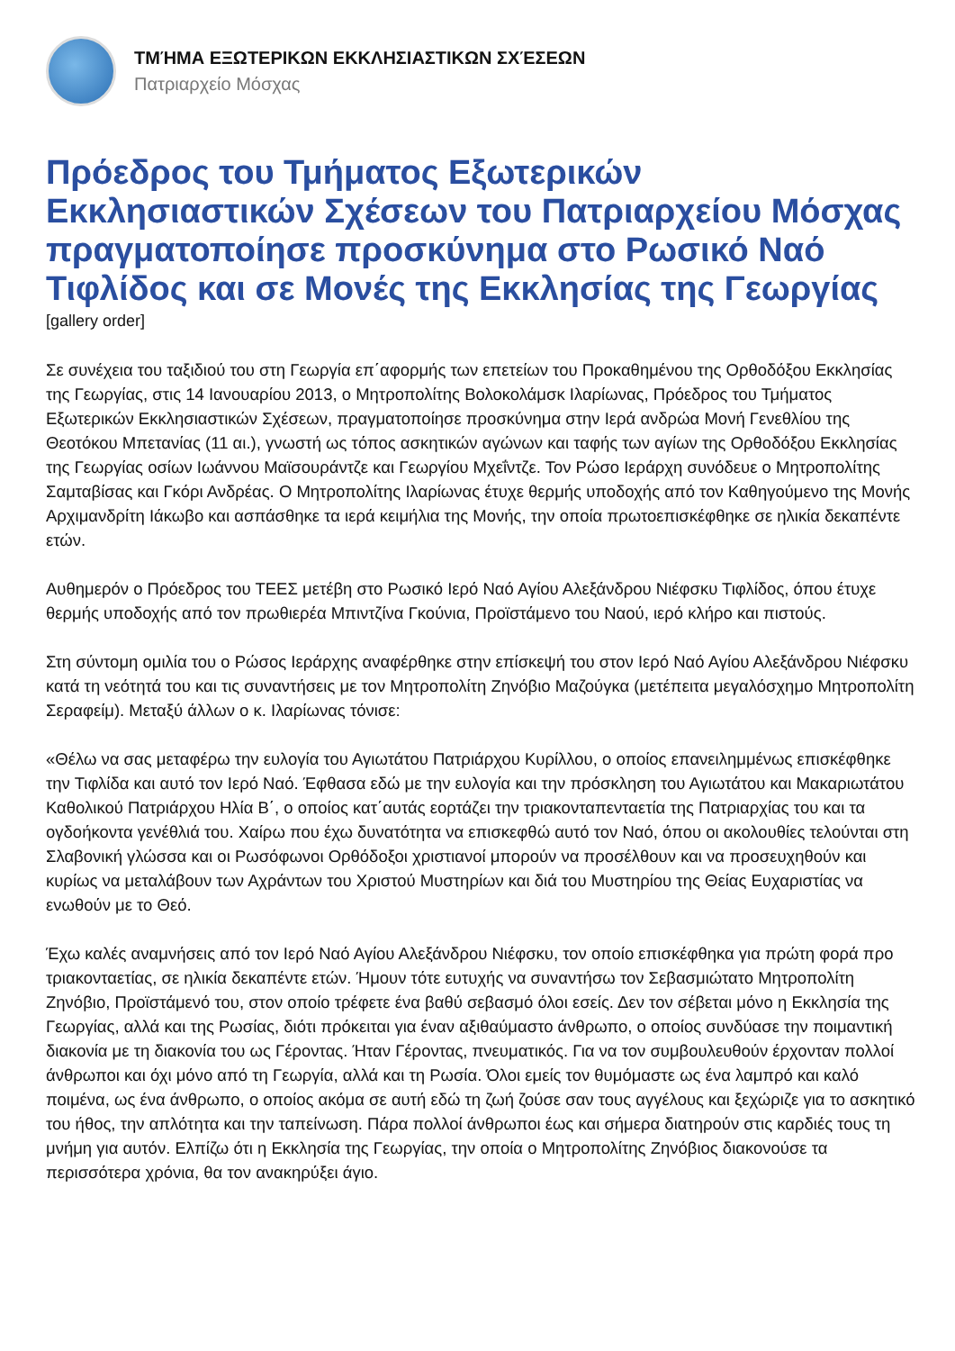ΤΜΉΜΑ ΕΞΩΤΕΡΙΚΩΝ ΕΚΚΛΗΣΙΑΣΤΙΚΩΝ ΣΧΈΣΕΩΝ
Πατριαρχείο Μόσχας
Πρόεδρος του Τμήματος Εξωτερικών Εκκλησιαστικών Σχέσεων του Πατριαρχείου Μόσχας πραγματοποίησε προσκύνημα στο Ρωσικό Ναό Τιφλίδος και σε Μονές της Εκκλησίας της Γεωργίας
[gallery order]
Σε συνέχεια του ταξιδιού του στη Γεωργία επ΄αφορμής των επετείων του Προκαθημένου της Ορθοδόξου Εκκλησίας της Γεωργίας, στις 14 Ιανουαρίου 2013, ο Μητροπολίτης Βολοκολάμσκ Ιλαρίωνας, Πρόεδρος του Τμήματος Εξωτερικών Εκκλησιαστικών Σχέσεων, πραγματοποίησε προσκύνημα στην Ιερά ανδρώα Μονή Γενεθλίου της Θεοτόκου Μπετανίας (11 αι.), γνωστή ως τόπος ασκητικών αγώνων και ταφής των αγίων της Ορθοδόξου Εκκλησίας της Γεωργίας οσίων Ιωάννου Μαϊσουράντζε και Γεωργίου Μχεΐντζε. Τον Ρώσο Ιεράρχη συνόδευε ο Μητροπολίτης Σαμταβίσας και Γκόρι Ανδρέας. Ο Μητροπολίτης Ιλαρίωνας έτυχε θερμής υποδοχής από τον Καθηγούμενο της Μονής Αρχιμανδρίτη Ιάκωβο και ασπάσθηκε τα ιερά κειμήλια της Μονής, την οποία πρωτοεπισκέφθηκε σε ηλικία δεκαπέντε ετών.
Αυθημερόν ο Πρόεδρος του ΤΕΕΣ μετέβη στο Ρωσικό Ιερό Ναό Αγίου Αλεξάνδρου Νιέφσκυ Τιφλίδος, όπου έτυχε θερμής υποδοχής από τον πρωθιερέα Μπιντζίνα Γκούνια, Προϊστάμενο του Ναού, ιερό κλήρο και πιστούς.
Στη σύντομη ομιλία του ο Ρώσος Ιεράρχης αναφέρθηκε στην επίσκεψή του στον Ιερό Ναό Αγίου Αλεξάνδρου Νιέφσκυ κατά τη νεότητά του και τις συναντήσεις με τον Μητροπολίτη Ζηνόβιο Μαζούγκα (μετέπειτα μεγαλόσχημο Μητροπολίτη Σεραφείμ). Μεταξύ άλλων ο κ. Ιλαρίωνας τόνισε:
«Θέλω να σας μεταφέρω την ευλογία του Αγιωτάτου Πατριάρχου Κυρίλλου, ο οποίος επανειλημμένως επισκέφθηκε την Τιφλίδα και αυτό τον Ιερό Ναό. Έφθασα εδώ με την ευλογία και την πρόσκληση του Αγιωτάτου και Μακαριωτάτου Καθολικού Πατριάρχου Ηλία Β΄, ο οποίος κατ΄αυτάς εορτάζει την τριακονταπενταετία της Πατριαρχίας του και τα ογδοήκοντα γενέθλιά του. Χαίρω που έχω δυνατότητα να επισκεφθώ αυτό τον Ναό, όπου οι ακολουθίες τελούνται στη Σλαβονική γλώσσα και οι Ρωσόφωνοι Ορθόδοξοι χριστιανοί μπορούν να προσέλθουν και να προσευχηθούν και κυρίως να μεταλάβουν των Αχράντων του Χριστού Μυστηρίων και διά του Μυστηρίου της Θείας Ευχαριστίας να ενωθούν με το Θεό.
Έχω καλές αναμνήσεις από τον Ιερό Ναό Αγίου Αλεξάνδρου Νιέφσκυ, τον οποίο επισκέφθηκα για πρώτη φορά προ τριακονταετίας, σε ηλικία δεκαπέντε ετών. Ήμουν τότε ευτυχής να συναντήσω τον Σεβασμιώτατο Μητροπολίτη Ζηνόβιο, Προϊστάμενό του, στον οποίο τρέφετε ένα βαθύ σεβασμό όλοι εσείς. Δεν τον σέβεται μόνο η Εκκλησία της Γεωργίας, αλλά και της Ρωσίας, διότι πρόκειται για έναν αξιθαύμαστο άνθρωπο, ο οποίος συνδύασε την ποιμαντική διακονία με τη διακονία του ως Γέροντας. Ήταν Γέροντας, πνευματικός. Για να τον συμβουλευθούν έρχονταν πολλοί άνθρωποι και όχι μόνο από τη Γεωργία, αλλά και τη Ρωσία. Όλοι εμείς τον θυμόμαστε ως ένα λαμπρό και καλό ποιμένα, ως ένα άνθρωπο, ο οποίος ακόμα σε αυτή εδώ τη ζωή ζούσε σαν τους αγγέλους και ξεχώριζε για το ασκητικό του ήθος, την απλότητα και την ταπείνωση. Πάρα πολλοί άνθρωποι έως και σήμερα διατηρούν στις καρδιές τους τη μνήμη για αυτόν. Ελπίζω ότι η Εκκλησία της Γεωργίας, την οποία ο Μητροπολίτης Ζηνόβιος διακονούσε τα περισσότερα χρόνια, θα τον ανακηρύξει άγιο.